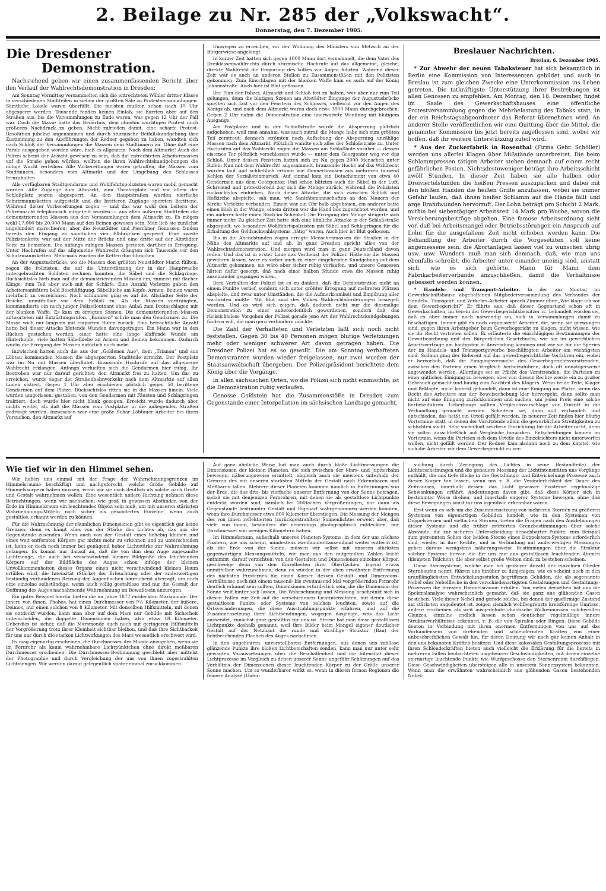2. Beilage zu Nr. 285 der „Volkswacht“.
Donnerstag, den 7. Dezember 1905.
Die Dresdener
Demonstration.
Nachstehend geben wir einen zusammenfassenden Bericht über den Verlauf der Wahlrechtsdemonstration in Dresden:
Am Sonntag Vormittag versammelten sich die entrechteten Wähler dritter Klasse in verschiedenen Stadtteilen in sieben der größten Säle zu Protestversammlungen. Sämtliche Lokale waren überfüllt. Die meisten mußten schon nach 10 Uhr abgesperrt werden. Tausende fanden keinen Einlaß; sie harrten aber auf den Straßen aus, bis die Versammlungen zu Ende waren, was gegen 12 Uhr der Fall war. Doch die Masse hatte das Bedürfnis, dem ohnehin wuchtigen Protest noch größeren Nachdruck zu geben. Nicht zufrieden damit, eine scharfe Protest-Resolution jubelnd angenommen und durch stürmische Beifallskundgebung ihre Zustimmung zu den Ausführungen der Redner gegeben zu haben, wandten sich nach Schluß der Versammlungen die Massen dem Stadtinnern zu. Ohne daß eine Parole ausgegeben worden wäre, hieß es allgemein: Nach dem Altmarkt! Auch die Polizei scheint der Ansicht gewesen zu sein, daß die entrechteten Arbeitermassen auf die Straße gehen würden, wollten sie ihren Wahlrechtskundgebungen die nötige Wucht verleihen. Alle Vorbereitungen waren getroffen, die Massen vom Stadtinnern, besonders vom Altmarkt und der Umgebung des Schlosses fernzuhalten.
Alle verfügbaren Stadtgendarme und Wohlfahrtspolizisten waren mobil gemacht worden. Alle Zugänge zum Altmarkt, zum Theaterplatz und vor allem der Schloßplatz waren abgesperrt. An den Hauptstraßen wurden vierfache Schutzmannsketten aufgestellt und die breiteren Zugänge sperrten Berittene. Während dieser Vorbereitungen zogen — und das war wohl den Leitern der Polizeimacht telephonisch mitgeteilt worden — aus allen äußeren Stadtteilen die demonstrierenden Massen aus den Versammlungen dem Altmarkt zu. Es mögen wohl 17,000 bis 20,000 Mann auf den Beinen gewesen sein. Man ließ sie zunächst ungehindert marschieren; aber die Neustädter und Pieschner Genossen fanden bereits den Eingang zu sämtlichen vier Elbbrücken gesperrt. Eine zweite Polizistenkette war auf der Mitte der Brücke und eine dritte auf der Altstädter Seite zu bemerken. Die anfangs ruhigen Massen gerieten darüber in Erregung. Unter Hochrufen auf das allgemeine Wahlrecht drängten sich Tausende vor den Schutzmannsketten. Mehrmals wurden die Ketten durchbrochen.
An der Augustusbrücke, wo die Massen den größten Neustädter Markt füllten, zogen die Polizisten, die auf die Unterstützung der in der Hauptwache untergebrachten Soldaten rechnen konnten, die Säbel und die Schlagringe. Rücksichtslos hieb man auf die demonstrierenden Massen ein, zumeist mit flacher Klinge, zum Teil aber auch mit der Schärfe. Eine Anzahl Verletzte gaben den Arbeitersanitätern bald Beschäftigung. Säbelhiebe am Kopfe, Armen, Beinen waren mehrfach zu verzeichnen. Noch schlimmer ging es auf der Altstädter Seite der Brücke, unmittelbar vor dem Schloß zu. Als die Massen vordrängten, kommandierte ein noch junger Polizeileutnant ohne Anlaß zum Dreinschlagen mit der blanken Waffe. Es kam zu erregten Szenen. Die demonstrierenden Massen antworteten mit Entrüstungsrufen. „Kosaken“ schrie man den Gendarmen zu. Die Masse wich nur langsam mit empörten Rufen zurück. Eine beträchtliche Anzahl hatte bei dieser Attacke blutende Wunden davongetragen. Ein Mann war in den Rücken gestochen worden, einer hatte eine lange klaffende Wunde am Hinterkopfe, viele hatten Säbelhiebe an Armen und Beinen bekommen. Dadurch wuchs die Erregung der Massen natürlich noch mehr.
Inzwischen hatten auch die aus der „Goldenen Aue“, dem „Trianon“ und aus Löbtau kommenden Massen die abgesperrten Stadtteile erreicht. Der Postplatz war im Nu mit Massen überflutet. Brausende Hochrufe auf das allgemeine Wahlrecht erklangen. Anfangs verhielten sich die Gendarmen hier ruhig. Ihr Bestreben war nur darauf gerichtet, den Altmarkt frei zu halten. Um das zu erreichen, wurde sogar der Straßenbahnverkehr nach dem Altmarkte auf allen Linien sistiert. Gegen 1 Uhr aber erschienen plötzlich gegen 50 berittene Gendarmen auf dem Platze. Rücksichtslos ritten sie in die Massen hinein. Viele wurden umgerissen, gestoßen, von den Gendarmen mit Fäusten und Schlagringen traktiert, doch wurde hier nicht blank gezogen. Erreicht wurde dadurch aber nichts weiter, als daß die Massen vom Postplatze in die anliegenden Straßen gedrängt wurden. Inzwischen war eine große Schar Löbtauer Arbeiter bei ihren Versuchen, den Altmarkt auf
Umwegen zu erreichen, vor der Wohnung des Ministers von Metzsch an der Bürgerwiese angelangt.
In kurzer Zeit hatten sich gegen 1000 Mann dort versammelt, die dem Vater des Dreiklassenwahlrechts durch stürmische Hochrufe auf das allgemeine, gleiche, direkte Wahlrecht die Empörung des Volkes vor Augen führten. Während dieser Zeit war es auch an anderen Stellen zu Zusammenstößen mit den Polizisten gekommen. Zum Einschlagen mit der blanken Waffe kam es auch auf der König Johannstraße. Auch hier ist Blut geflossen.
Der Plan der Polizei, Altmarkt und Schloß frei zu halten, war aber nur zum Teil gelungen, denn die blutigen Szenen am Altstädter Eingange der Augustusbrücke spielten sich fast vor den Fenstern des Schlosses, vielleicht vor den Augen des Königs ab, und nach dem Altmarkt waren doch etwa 3000 Mann durchgebrochen. Gegen 2 Uhr nahm die Demonstration eine unerwartete Wendung mit blutigem Ausgange.
Am Postplatze und in der Schloßstraße wurde die Absperrung plötzlich aufgehoben, weil man annahm, was auch zutraf, die Menge habe sich zum größten Teil zerstreut; dennoch strömten nach Aufhebung der Absperrung unzählige Massen nach dem Altmarkt. Plötzlich wandte sich alles der Schloßstraße zu. Unter Hochrufen auf das Wahlrecht zogen die Massen am Schloßhofe vorüber — dessen eisernes Tor plötzlich verschlossen wurde — unter dem Georgentor weg vor das Schloß. Unter dessen Fenstern hatten sich im Nu gegen 2000 Menschen unter Rufen: Nun mit dem Wahlrecht! angesammelt, brausende Hochs auf das Wahlrecht wurden laut und schließlich ertönte wie Donnerbrausen aus mehreren tausend Kehlen der Sozialistenmarsch. Auf einmal kam ein Detachement von etwa 40 Gendarmen aus dem Georgentor. Und schon blitzten auch die Säbel in der Luft. Schreiend und protestierend zog sich die Menge zurück, während die Polizisten rücksichtslos einhieben. Nach dieser Attacke, die sich zwischen Schloß und Hofkirche abspielte, sah man, wie Sanitätsmannschaften an den Mauern der Kirche Verletzte verbanden. Einem war ein Ohr halb abgehauen, ein anderer hatte einen Hieb in der Wange, einem dritten war die Hand bös zugerichtet worden, und ein anderer hatte einen Stich im Schenkel. Die Erregung der Menge steigerte sich immer mehr. Zu gleicher Zeit hatte sich eine ähnliche Attacke in der Schloßstraße abgespielt, wo besonders Wohlfahrtspolizisten mit Säbel und Schlagringen für die Erhaltung des Geldsackwahlsystems „tätig“ waren. Auch hier ist Blut geflossen.
Bis in die Abendstunden zogen erregte Menschenmassen die Straßen in der Nähe des Altmarkts auf und ab. In ganz Dresden spricht alles von der Wahlrechtsdemonstration. Und morgen wird man in ganz Deutschland davon reden. Und das ist in erster Linie das Verdienst der Polizei. Hätte sie die Massen gewähren lassen, wäre es sicher auch zu einer eingehenden Kundgebung auf dem Altmarkt gekommen, sie wäre aber sicher ruhig verlaufen, und unsere Genossen hätten dafür gesorgt, daß nach einer halben Stunde etwa die Massen ruhig auseinander gegangen wären.
Dem Verhalten der Polizei ist es zu danken, daß die Demonstration nicht an einem Punkte verlief, sondern sich unter größter Erregung auf mehreren Plätzen abspielte, und zwar unter Umständen, die die Aufmerksamkeit und Empörung aller wachrufen mußte. Mit Blut sind des Volkes Wahlrechtsforderungen besiegelt worden. Und es wird sich zeigen, daß dadurch nicht nur die diesmalige Demonstration zu einer außerordentlich gewordenen, sondern daß das rücksichtslose Vorgehen der Polizei gerade jene Art der Wahlrechtskundgebungen fördern will, die man gern verhindern möchte.
Die Zahl der Verhafteten und Verletzten läßt sich noch nicht feststellen. Gegen 30 bis 40 Personen mögen blutige Verletzungen mehr oder weniger schwerer Art davon getragen haben. Die Dresdner Polizei hat es so gewollt. Die am Sonntag verhafteten Demonstranten wurden wieder freigelassen, nur zwei wurden der Staatsanwaltschaft übergeben. Der Polizeipräsident berichtete dem König über die Vorgänge.
In allen sächsischen Orten, wo die Polizei sich nicht einmischte, ist die Demonstration ruhig verlaufen.
Genosse Goldstein hat die Zusammenstöße in Dresden zum Gegenstande einer Interpellation im sächsischen Landtage gemacht.
Breslauer Nachrichten.
Breslau, 6. Dezember 1905.
* Zur Abwehr der neuen Tabaksteuer hat sich bekanntlich in Berlin eine Kommission von Interessenten gebildet und auch in Breslau ist zum gleichen Zwecke eine Unterkommission ins Leben getreten. Die tatkräftigste Unterstützung ihrer Bestrebungen ist allen Genossen zu empfehlen. Am Montag, den 18. Dezember, findet im Saale des Gewerkschaftshauses eine öffentliche Protestversammlung gegen die Mehrbelastung des Tabaks statt, in der ein Reichstagsabgeordneter das Referat übernehmen wird. An anderer Stelle veröffentlichen wir eine Quittung über die Mittel, die genannter Kommission bis jetzt bereits zugeflossen sind, wobei wir hoffen, daß ihr weitere Unterstützung zuteil wird.
* Aus der Zuckerfabrik in Rosenthal (Firma Gebr. Schöller) werden uns allerlei Klagen über Mißstände unterbreitet. Die beim Schlammpressen tätigen Arbeiter stehen demnach auf einem recht gefährlichen Posten. Nichtsdestoweniger beträgt ihre Arbeitsschicht zwölf Stunden. In dieser Zeit haben sie alle halben oder Dreiviertelstunden die heißen Pressen auszupacken und dabei mit den bloßen Händen die heißen Griffe anzufassen, wobei sie immer Gefahr laufen, daß ihnen heißer Schlamm auf die Hände fällt und arge Brandwunden hervorruft. Der Lohn beträgt pro Schicht 2 Mark, mithin bei siebentägiger Arbeitszeit 14 Mark pro Woche, wovon die Versicherungsbeiträge abgehen. Eine famose Arbeitsordnung sieht vor, daß bei Arbeitsmangel oder Betriebsstörungen ein Anspruch auf Lohn für die ausgefallene Zeit nicht erhoben werden kann. Die Behandlung der Arbeiter durch die Vorgesetzten soll keine angemessene sein, die Abortanlagen lassen viel zu wünschen übrig usw. usw. Wundern muß man sich demnach, daß, wie man uns ebenfalls schreibt, die Arbeiter unter einander uneinig sind, anstatt sich, wie es sich gehörte, Mann für Mann dem Fabrikarbeiterverbande anzuschließen, damit die Verhältnisse gebessert werden können.
* Handels- und Transport-Arbeiter. In der am Montag im Gewerkschaftshause abgehaltenen Mitgliederversammlung des Verbandes der Handels-, Transport- und Verkehrs-Arbeiter sprach Zimmer über „Wie klage ich vor dem Gewerbegericht?“ Er führte aus, daß dieser Gegenstand schon oft in Gewerkschaften, im Verein der Gewerbegerichtsbeisitzer rc. behandelt worden sei, daß es aber immer noch notwendig sei, sich in Versammlungen damit zu beschäftigen. Immer gibt es noch organisierte Arbeiter, die, wenn sie gezwungen sind, gegen ihren Arbeitgeber beim Gewerbegericht zu klagen, nicht wissen, wie sie ihr Recht vertreten sollen. Er erläuterte die einschlägigen Bestimmungen der Gewerbeordnung und des Bürgerlichen Gesetzbuchs, wie sie im gewerblichen Arbeitsvertrage am häufigsten in Anwendung kommen und wie sie für die Spezies der im Handels- und Transportgewerbe beschäftigten Arbeiter am wichtigsten sind. Sodann ging der Referent auf das gewerbegerichtliche Verfahren ein, wobei er hervorhob, daß die Einigungsversuche des Gewerbegerichtsvorsitzenden, zwischen den Parteien einen Vergleich herbeizuführen, doch oft unnötigerweise angewendet werden. Allerdings sei es Pflicht des Vorsitzenden, die Parteien zu einer gütlichen Einigung zu bewegen, aber von diesem Rechte werde ein zu großer Gebrauch gemacht und häufig zum Nachteil des Klägers. Wenn beide Teile, Kläger und Beklagte, nicht korrekt gehandelt, dann ist eine Einigung am Platze, wenn das Recht des Arbeiters aus der Beweiserhebung klar hervorgeht, dann sollte man nicht auf eine Einigung zurückkommen und suchen, um jeden Preis eine solche herbeizuführen. Ueberhaupt sollten Vergleichsvorschläge vor Eintritt in die Verhandlung gemacht werden. Scheitern sie, dann soll verhandelt und entschieden, das heißt ein Urteil gefällt werden. In neuerer Zeit finden hier häufig Vortermine statt, in denen der Vorsitzende allein die gewerblichen Streitigkeiten zu schlichten sucht. Sehr vorteilhaft sei diese Einrichtung für die Arbeiter nicht, denn sie sollen ausschließlich auf Vergleiche hinwirken. Entscheidungen können im Vortermin, wenn die Parteien sich dem Urteile des Einzelrichters nicht unterwerfen wollen, nicht gefällt werden. Der Redner kam alsdann noch zu dem Kapitel, wie sich die Arbeiter vor dem Gewerbegericht zu ver-
Wie tief wir in den Himmel sehen.
Wir haben uns einmal mit der Frage der Wahrnehmungsgrenzen im Himmelsraume beschäftigt und nachgeforscht, welche Größe Gebilde auf Himmelskörpern haben müssen, wenn wir sie noch deutlich als solche nach Größe und Gestalt wahrnehmen wollen. Eine wesentlich andere Richtung nehmen diese Betrachtungen, wenn wir nachsehen, wie groß in gewissen Abständen von der Erde im Himmelsraum ein leuchtendes Objekt sein muß, um mit unseren stärksten Wahrnehmungs-Mitteln noch sicher als gesondertes Einzelne, wenn auch gestaltlos, erkannt werden zu können.
Für die Wahrnehmung der räumlichen Dimensionen gibt es eigentlich gar keine Grenzen, denn es hängt alles von der Stärke des Lichtes ab, das uns die Gegenstände zusenden. Wenn auch von der Gestalt eines beliebig kleinen und eines weit entfernten Körpers gar nichts mehr zu erkennen und zu unterscheiden ist, kann er doch noch immer bei genügend hoher Lichtstärke zur Wahrnehmung gelangen. Es kommt nur darauf an, daß die von ihm dem Auge zugesandte Lichtmenge, die auch bei verschwindend kleiner Bildgröße des leuchtenden Körpers auf der Bildfläche des Auges schon infolge der kleinen Unvollkommenheiten dieses Organs einen nicht verschwindend kleinen Raum erfüllen wird, die Intensität (Stärke) der Erleuchtung oder der anderweitigen beständig vorhandenen Reizung der Augenflächen hinreichend überragt, um noch eine einzelne selbständige, wenn auch völlig gestaltlose und nur die Gestalt der Oeffnung des Auges nachahmende Wahrnehmung im Bewußtsein anzuregen.
Ein gutes Beispiel hierfür bieten die im Jahre 1877 entdeckten Marsmonde. Der innere von ihnen, Phobos, hat einen Durchmesser von 9½ Kilometer, der äußere, Deimos, nur einen solchen von 8 Kilometer. Mit denselben Hilfsmitteln, mit denen sie entdeckt wurden, kann man aber auf dem Mars nur Gebilde mit Sicherheit unterscheiden, die doppelte Dimensionen haben, also etwa 18 Kilometer. Ueberdies ist sicher, daß die Marsmonde auch noch mit geringeren Hilfsmitteln der Vergrößerung trotz ihrer Kleinheit sichtbar bleiben, und daß ihre Sichtbarkeit für uns nur durch die starken Lichtwirkungen des Mars wesentlich erschwert wird.
Es mag eigenartig erscheinen, die Durchmesser der Monde anzugeben, wenn sie im Fernrohr als kaum wahrnehmbare Lichtpünktchen ohne direkt meßbaren Durchmesser erscheinen. Die Durchmesser-Bestimmung geschieht aber mittelst der Photographie und durch Vergleichung der uns von ihnen zugestrahlten Lichtmengen. Wir werden darauf gelegentlich später einmal zurückkommen.
Auf ganz ähnliche Weise hat man auch durch bloße Lichtmessungen die Dimensionen der kleinen Planeten, die sich zwischen der Mars- und Jupiterbahn bewegen, näherungsweise ermittelt, obgleich auch sie meistens unterhalb der Grenzen des mit unseren stärksten Mitteln der Gestalt nach Erkennbaren und Meßbaren fallen. Mehrere dieser Planeten kommen nämlich in Entfernungen von der Erde, die das drei- bis vierfache unserer Entfernung von der Sonne betragen, sodaß sie mit denjenigen Fernrohren, mit denen sie als gestaltlose Lichtpunkte entdeckt worden sind, nämlich bei 200fachen Vergrößerungen, nur dann als Gegenstände bestimmter Gestalt und Eigenart wahrgenommen werden könnten, wenn ihre Durchmesser etwa 800 Kilometer überstiegen. Die Messung der Mengen des von ihnen reflektierten (zurückgestrahlten) Sonnenlichtes erweist aber, daß viele von ihnen, besonders die neuerdings photographisch entdeckten, nur Durchmesser von wenigen Kilometern haben.
Im Himmelsraum, außerhalb unseres Planeten-Systems, in dem der uns nächste Fixstern, wie uns scheint, mindestens zweihunderttausendmal weiter entfernt ist, als die Erde von der Sonne, müssen wir selbst mit unseren stärksten gegenwärtigen Messungsmitteln, wie man aus den mitgeteilten Zahlen leicht entnimmt, darauf verzichten, von den Gestalten und Dimensionen einzelner Körper, geschweige denn von den Einzelheiten ihrer Oberflächen, irgend etwas unmittelbar wahrzunehmen; denn es würden in der oben erwähnten Entfernung des nächsten Fixsternes für einen Körper, dessen Gestalt- und Dimensions-Verhältnisse noch mit einem tausend- bis zweitausend Mal vergrößernden Fernrohr deutlich erkannt sein sollten, Dimensionen erforderlich sein, die die Dimension der Sonne weit hinter sich lassen. Die Wahrnehmung und Messung beschränkt sich in diesen Fällen zur Zeit auf die verschiedenen Lichtintensitäten, mit denen diese gestaltlosen Punkte oder Systeme von solchen leuchten, sowie auf die Ortsveränderungen, die diese Ausstrahlungspunkte erfahren, und auf die Zusammensetzung ihrer Lichtsendungen, wogegen dasjenige, was das Licht aussendet, zunächst ganz gestaltlos für uns ist. Sterne hat man diese gestaltlosen Lichtpunkte deshalb genannt, weil ihre Bilder beim Mangel eigener deutlicher Gestalt auf der Netzhaut die runde und strahlige Struktur (Bau) der lichtbrechenden Flächen des Auges nachahmen.
In den ungeheuren, unvorstellbaren Entfernungen, aus denen uns zahllose glänzende Punkte ihre bloßen Lichtbotschaften senden, kann man nur unter sehr gewagten Voraussetzungen über die Beschaffenheit und die Intensität dieser Lichtprozesse im Vergleich zu denen unserer Sonne ungefähr Schätzungen auf das Verhältnis der Dimensionen dieser leuchtenden Körper zu der Größe unserer Sonne machen. Um so wunderbarer wirkt es, wenn in diesen fernen Regionen die feinere Analyse (Unter-
suchung durch Zerlegung des Lichtes in seine Bestandteile) der Lichterscheinungen und die genauere Messung der Lichtintensitäten uns Vorgänge enthüllt, die uns tiefe Blicke in die Gestaltungs- und Entwickelungs-Prozesse auch dieser Körper tun lassen, wenn uns z. B. die Veränderlichkeit der Dauer des Zeitraumes, innerhalb dessen das Licht gewisser Fixsterne regelmäßige Schwankungen erfährt, Andeutungen davon gibt, daß diese Körper sich in bestimmter Weise drehen, und innerhalb engerer Systeme bewegen, ohne daß diese Bewegungen sonst für uns irgendwie erkennbar wären.
Erst wenn es sich um die Zusammensetzung von mehreren Sternen zu größeren Systemen von eigenartigen Gebilden handelt, wie in den Systemen von Doppelsternen und vielfachen Sternen, treten die Fragen nach den Ausdehnungen dieser Systeme und die früher erörterten Grenzbestimmungen über solche Abstände, die zur sicheren Unterscheidung benachbarter Punkte, zum Beispiel zum getrennten Sehen der beiden Sterne eines Doppelstern-Systems erforderlich sind, wieder in ihre Rechte, und in Verbindung mit anderweitigen Messungen geben daraus wenigstens näherungsweise Bestimmungen über die Struktur solcher Systeme hervor, die für uns nur aus gestaltlosen leuchtenden Atomen (kleinsten Teilchen), die aber selbst große Welten sind, zu bestehen scheinen.
Diese Sternsysteme, welche man bei größerer Anzahl der einzelnen Glieder Sternhaufen nennt, führen uns hinüber zu denjenigen, wie es scheint noch in den urauflänglichsten Entwickelungsstufen begriffenen Gebilden, die als sogenannte Nebel oder Nebelflecke in den verschiedenartigsten Gestaltungen und Gestaltungs-Prozessen die fernsten Himmelsräume erfüllen. Von vielen derselben hat uns die Spektralanalyse wahrscheinlich gemacht, daß sie ganz aus glühenden Gasen bestehen. Viele dieser Nebel und gerade solche, bei denen der gasförmige Zustand am stärksten angedeutet ist, zeigen ziemlich wohlbegrenzte kreisförmige Umrisse, andere erscheinen als weit ausgedehnte chaotische Wolkenmassen milchweißen Glanzes, einzelne endlich lassen schon deutlicher regelmäßige innere Strukturverhältnisse erkennen, z. B. die von Spiralen oder Ringen. Diese Gebilde deuten in Verbindung mit ihren enormen Entfernungen von uns auf das Vorhandensein von drehenden und schleudernden Kräften von einer unbeschreiblichen Gewalt hin, für deren Deutung wir noch gar keinen Anhalt in den uns bekannten Kräften besitzen. Und diese kolossalen Gestaltungsprozesse mit ihren Schleuderkräften bieten auch vielleicht die Erklärung für die bereits in mehreren Fällen beobachteten ungeheuren Geschwindigkeiten, mit denen einzelne sternartige leuchtende Punkte wie Wurfgeschosse den Sternenraum durchfliegen. Diese Geschwindigkeiten übersteigen alle in unserem Sonnensystem bekannten. Wenn man die erwähnten wahrscheinlich aus glühenden Gasen bestehenden Nebel-